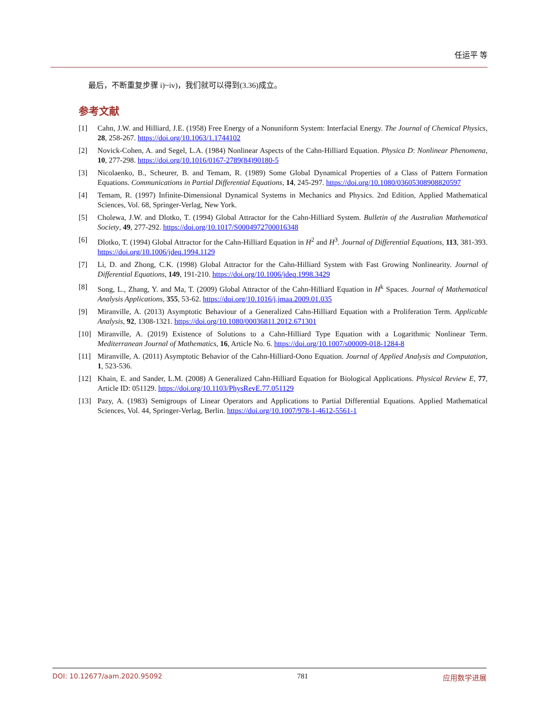任运平 等
最后，不断重复步骤 i)~iv)，我们就可以得到(3.36)成立。
参考文献
[1] Cahn, J.W. and Hilliard, J.E. (1958) Free Energy of a Nonuniform System: Interfacial Energy. The Journal of Chemical Physics, 28, 258-267. https://doi.org/10.1063/1.1744102
[2] Novick-Cohen, A. and Segel, L.A. (1984) Nonlinear Aspects of the Cahn-Hilliard Equation. Physica D: Nonlinear Phenomena, 10, 277-298. https://doi.org/10.1016/0167-2789(84)90180-5
[3] Nicolaenko, B., Scheurer, B. and Temam, R. (1989) Some Global Dynamical Properties of a Class of Pattern Formation Equations. Communications in Partial Differential Equations, 14, 245-297. https://doi.org/10.1080/03605308908820597
[4] Temam, R. (1997) Infinite-Dimensional Dynamical Systems in Mechanics and Physics. 2nd Edition, Applied Mathematical Sciences, Vol. 68, Springer-Verlag, New York.
[5] Cholewa, J.W. and Dlotko, T. (1994) Global Attractor for the Cahn-Hilliard System. Bulletin of the Australian Mathematical Society, 49, 277-292. https://doi.org/10.1017/S0004972700016348
[6] Dlotko, T. (1994) Global Attractor for the Cahn-Hilliard Equation in H<sup>2</sup> and H<sup>3</sup>. Journal of Differential Equations, 113, 381-393. https://doi.org/10.1006/jdeq.1994.1129
[7] Li, D. and Zhong, C.K. (1998) Global Attractor for the Cahn-Hilliard System with Fast Growing Nonlinearity. Journal of Differential Equations, 149, 191-210. https://doi.org/10.1006/jdeq.1998.3429
[8] Song, L., Zhang, Y. and Ma, T. (2009) Global Attractor of the Cahn-Hilliard Equation in H<sup>k</sup> Spaces. Journal of Mathematical Analysis Applications, 355, 53-62. https://doi.org/10.1016/j.jmaa.2009.01.035
[9] Miranville, A. (2013) Asymptotic Behaviour of a Generalized Cahn-Hilliard Equation with a Proliferation Term. Applicable Analysis, 92, 1308-1321. https://doi.org/10.1080/00036811.2012.671301
[10] Miranville, A. (2019) Existence of Solutions to a Cahn-Hilliard Type Equation with a Logarithmic Nonlinear Term. Mediterranean Journal of Mathematics, 16, Article No. 6. https://doi.org/10.1007/s00009-018-1284-8
[11] Miranville, A. (2011) Asymptotic Behavior of the Cahn-Hilliard-Oono Equation. Journal of Applied Analysis and Computation, 1, 523-536.
[12] Khain, E. and Sander, L.M. (2008) A Generalized Cahn-Hilliard Equation for Biological Applications. Physical Review E, 77, Article ID: 051129. https://doi.org/10.1103/PhysRevE.77.051129
[13] Pazy, A. (1983) Semigroups of Linear Operators and Applications to Partial Differential Equations. Applied Mathematical Sciences, Vol. 44, Springer-Verlag, Berlin. https://doi.org/10.1007/978-1-4612-5561-1
DOI: 10.12677/aam.2020.95092 781 应用数学进展